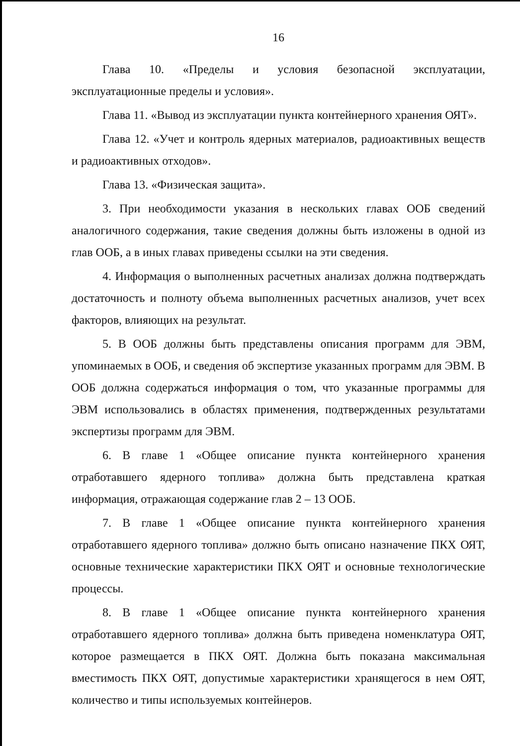16
Глава 10. «Пределы и условия безопасной эксплуатации, эксплуатационные пределы и условия».
Глава 11. «Вывод из эксплуатации пункта контейнерного хранения ОЯТ».
Глава 12. «Учет и контроль ядерных материалов, радиоактивных веществ и радиоактивных отходов».
Глава 13. «Физическая защита».
3. При необходимости указания в нескольких главах ООБ сведений аналогичного содержания, такие сведения должны быть изложены в одной из глав ООБ, а в иных главах приведены ссылки на эти сведения.
4. Информация о выполненных расчетных анализах должна подтверждать достаточность и полноту объема выполненных расчетных анализов, учет всех факторов, влияющих на результат.
5. В ООБ должны быть представлены описания программ для ЭВМ, упоминаемых в ООБ, и сведения об экспертизе указанных программ для ЭВМ. В ООБ должна содержаться информация о том, что указанные программы для ЭВМ использовались в областях применения, подтвержденных результатами экспертизы программ для ЭВМ.
6. В главе 1 «Общее описание пункта контейнерного хранения отработавшего ядерного топлива» должна быть представлена краткая информация, отражающая содержание глав 2 – 13 ООБ.
7. В главе 1 «Общее описание пункта контейнерного хранения отработавшего ядерного топлива» должно быть описано назначение ПКХ ОЯТ, основные технические характеристики ПКХ ОЯТ и основные технологические процессы.
8. В главе 1 «Общее описание пункта контейнерного хранения отработавшего ядерного топлива» должна быть приведена номенклатура ОЯТ, которое размещается в ПКХ ОЯТ. Должна быть показана максимальная вместимость ПКХ ОЯТ, допустимые характеристики хранящегося в нем ОЯТ, количество и типы используемых контейнеров.